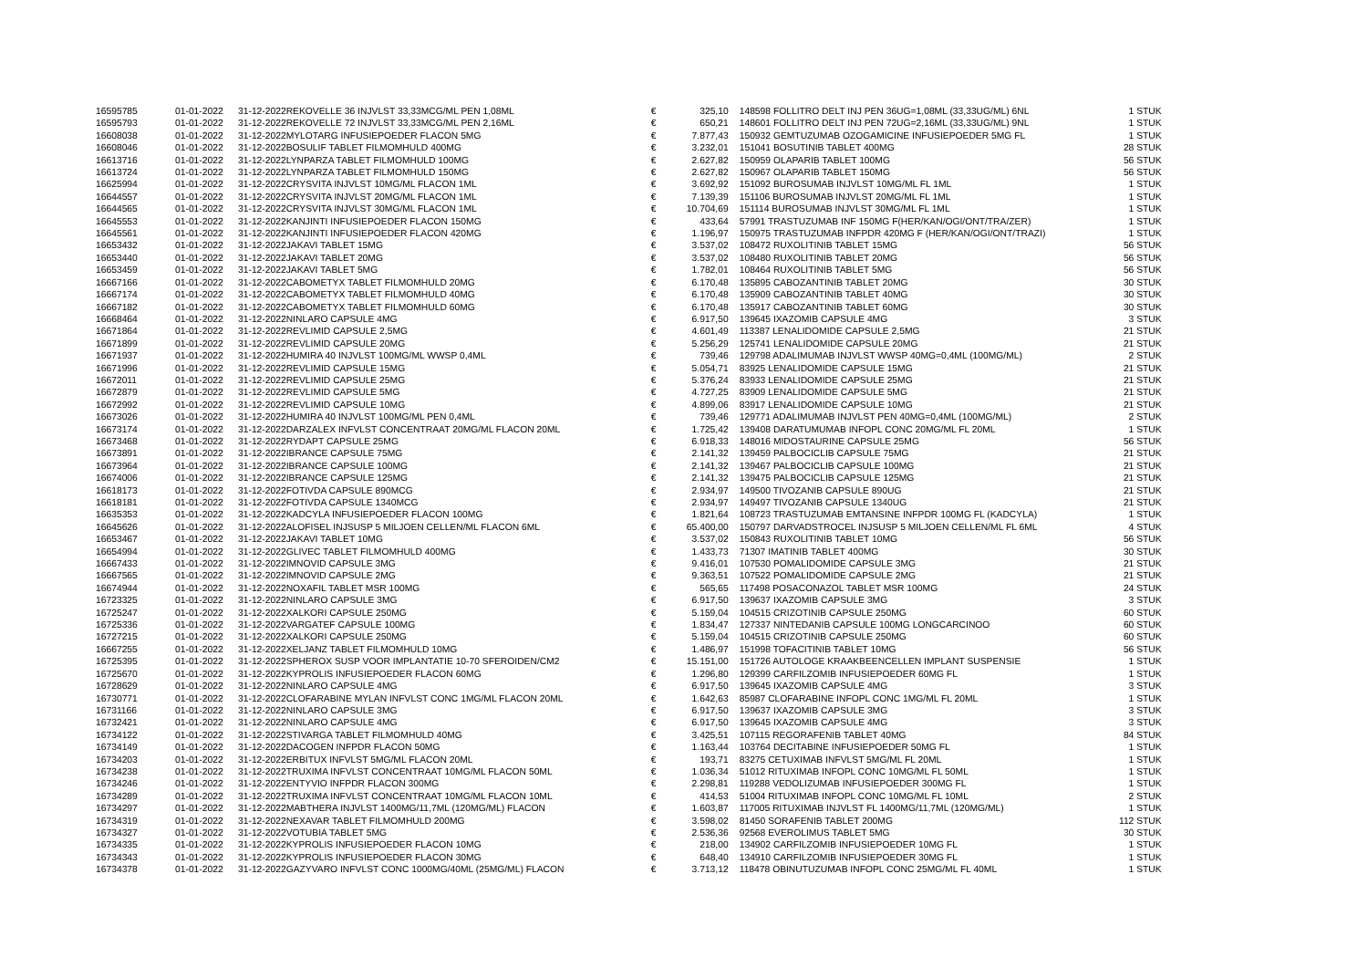| 16595785 | 01-01-2022 | 31-12-2022 | REKOVELLE 36 INJVLST 33,33MCG/ML PEN 1,08ML | € | 325,10 | 148598 FOLLITRO DELT INJ PEN 36UG=1,08ML (33,33UG/ML) 6NL | 1 STUK |
| 16595793 | 01-01-2022 | 31-12-2022 | REKOVELLE 72 INJVLST 33,33MCG/ML PEN 2,16ML | € | 650,21 | 148601 FOLLITRO DELT INJ PEN 72UG=2,16ML (33,33UG/ML) 9NL | 1 STUK |
| 16608038 | 01-01-2022 | 31-12-2022 | MYLOTARG INFUSIEPOEDER FLACON 5MG | € | 7.877,43 | 150932 GEMTUZUMAB OZOGAMICINE INFUSIEPOEDER 5MG FL | 1 STUK |
| 16608046 | 01-01-2022 | 31-12-2022 | BOSULIF TABLET FILMOMHULD 400MG | € | 3.232,01 | 151041 BOSUTINIB TABLET 400MG | 28 STUK |
| 16613716 | 01-01-2022 | 31-12-2022 | LYNPARZA TABLET FILMOMHULD 100MG | € | 2.627,82 | 150959 OLAPARIB TABLET 100MG | 56 STUK |
| 16613724 | 01-01-2022 | 31-12-2022 | LYNPARZA TABLET FILMOMHULD 150MG | € | 2.627,82 | 150967 OLAPARIB TABLET 150MG | 56 STUK |
| 16625994 | 01-01-2022 | 31-12-2022 | CRYSVITA INJVLST 10MG/ML FLACON 1ML | € | 3.692,92 | 151092 BUROSUMAB INJVLST 10MG/ML FL 1ML | 1 STUK |
| 16644557 | 01-01-2022 | 31-12-2022 | CRYSVITA INJVLST 20MG/ML FLACON 1ML | € | 7.139,39 | 151106 BUROSUMAB INJVLST 20MG/ML FL 1ML | 1 STUK |
| 16644565 | 01-01-2022 | 31-12-2022 | CRYSVITA INJVLST 30MG/ML FLACON 1ML | € | 10.704,69 | 151114 BUROSUMAB INJVLST 30MG/ML FL 1ML | 1 STUK |
| 16645553 | 01-01-2022 | 31-12-2022 | KANJINTI INFUSIEPOEDER FLACON 150MG | € | 433,64 | 57991 TRASTUZUMAB INF 150MG F(HER/KAN/OGI/ONT/TRA/ZER) | 1 STUK |
| 16645561 | 01-01-2022 | 31-12-2022 | KANJINTI INFUSIEPOEDER FLACON 420MG | € | 1.196,97 | 150975 TRASTUZUMAB INFPDR 420MG F (HER/KAN/OGI/ONT/TRAZI) | 1 STUK |
| 16653432 | 01-01-2022 | 31-12-2022 | JAKAVI TABLET 15MG | € | 3.537,02 | 108472 RUXOLITINIB TABLET 15MG | 56 STUK |
| 16653440 | 01-01-2022 | 31-12-2022 | JAKAVI TABLET 20MG | € | 3.537,02 | 108480 RUXOLITINIB TABLET 20MG | 56 STUK |
| 16653459 | 01-01-2022 | 31-12-2022 | JAKAVI TABLET 5MG | € | 1.782,01 | 108464 RUXOLITINIB TABLET 5MG | 56 STUK |
| 16667166 | 01-01-2022 | 31-12-2022 | CABOMETYX TABLET FILMOMHULD 20MG | € | 6.170,48 | 135895 CABOZANTINIB TABLET 20MG | 30 STUK |
| 16667174 | 01-01-2022 | 31-12-2022 | CABOMETYX TABLET FILMOMHULD 40MG | € | 6.170,48 | 135909 CABOZANTINIB TABLET 40MG | 30 STUK |
| 16667182 | 01-01-2022 | 31-12-2022 | CABOMETYX TABLET FILMOMHULD 60MG | € | 6.170,48 | 135917 CABOZANTINIB TABLET 60MG | 30 STUK |
| 16668464 | 01-01-2022 | 31-12-2022 | NINLARO CAPSULE 4MG | € | 6.917,50 | 139645 IXAZOMIB CAPSULE 4MG | 3 STUK |
| 16671864 | 01-01-2022 | 31-12-2022 | REVLIMID CAPSULE 2,5MG | € | 4.601,49 | 113387 LENALIDOMIDE CAPSULE 2,5MG | 21 STUK |
| 16671899 | 01-01-2022 | 31-12-2022 | REVLIMID CAPSULE 20MG | € | 5.256,29 | 125741 LENALIDOMIDE CAPSULE 20MG | 21 STUK |
| 16671937 | 01-01-2022 | 31-12-2022 | HUMIRA 40 INJVLST 100MG/ML WWSP 0,4ML | € | 739,46 | 129798 ADALIMUMAB INJVLST WWSP 40MG=0,4ML (100MG/ML) | 2 STUK |
| 16671996 | 01-01-2022 | 31-12-2022 | REVLIMID CAPSULE 15MG | € | 5.054,71 | 83925 LENALIDOMIDE CAPSULE 15MG | 21 STUK |
| 16672011 | 01-01-2022 | 31-12-2022 | REVLIMID CAPSULE 25MG | € | 5.376,24 | 83933 LENALIDOMIDE CAPSULE 25MG | 21 STUK |
| 16672879 | 01-01-2022 | 31-12-2022 | REVLIMID CAPSULE 5MG | € | 4.727,25 | 83909 LENALIDOMIDE CAPSULE 5MG | 21 STUK |
| 16672992 | 01-01-2022 | 31-12-2022 | REVLIMID CAPSULE 10MG | € | 4.899,06 | 83917 LENALIDOMIDE CAPSULE 10MG | 21 STUK |
| 16673026 | 01-01-2022 | 31-12-2022 | HUMIRA 40 INJVLST 100MG/ML PEN 0,4ML | € | 739,46 | 129771 ADALIMUMAB INJVLST PEN 40MG=0,4ML (100MG/ML) | 2 STUK |
| 16673174 | 01-01-2022 | 31-12-2022 | DARZALEX INFVLST CONCENTRAAT 20MG/ML FLACON 20ML | € | 1.725,42 | 139408 DARATUMUMAB INFOPL CONC 20MG/ML FL 20ML | 1 STUK |
| 16673468 | 01-01-2022 | 31-12-2022 | RYDAPT CAPSULE 25MG | € | 6.918,33 | 148016 MIDOSTAURINE CAPSULE 25MG | 56 STUK |
| 16673891 | 01-01-2022 | 31-12-2022 | IBRANCE CAPSULE 75MG | € | 2.141,32 | 139459 PALBOCICLIB CAPSULE 75MG | 21 STUK |
| 16673964 | 01-01-2022 | 31-12-2022 | IBRANCE CAPSULE 100MG | € | 2.141,32 | 139467 PALBOCICLIB CAPSULE 100MG | 21 STUK |
| 16674006 | 01-01-2022 | 31-12-2022 | IBRANCE CAPSULE 125MG | € | 2.141,32 | 139475 PALBOCICLIB CAPSULE 125MG | 21 STUK |
| 16618173 | 01-01-2022 | 31-12-2022 | FOTIVDA CAPSULE 890MCG | € | 2.934,97 | 149500 TIVOZANIB CAPSULE 890UG | 21 STUK |
| 16618181 | 01-01-2022 | 31-12-2022 | FOTIVDA CAPSULE 1340MCG | € | 2.934,97 | 149497 TIVOZANIB CAPSULE 1340UG | 21 STUK |
| 16635353 | 01-01-2022 | 31-12-2022 | KADCYLA INFUSIEPOEDER FLACON 100MG | € | 1.821,64 | 108723 TRASTUZUMAB EMTANSINE INFPDR 100MG FL (KADCYLA) | 1 STUK |
| 16645626 | 01-01-2022 | 31-12-2022 | ALOFISEL INJSUSP 5 MILJOEN CELLEN/ML FLACON 6ML | € | 65.400,00 | 150797 DARVADSTROCEL INJSUSP 5 MILJOEN CELLEN/ML FL 6ML | 4 STUK |
| 16653467 | 01-01-2022 | 31-12-2022 | JAKAVI TABLET 10MG | € | 3.537,02 | 150843 RUXOLITINIB TABLET 10MG | 56 STUK |
| 16654994 | 01-01-2022 | 31-12-2022 | GLIVEC TABLET FILMOMHULD 400MG | € | 1.433,73 | 71307 IMATINIB TABLET 400MG | 30 STUK |
| 16667433 | 01-01-2022 | 31-12-2022 | IMNOVID CAPSULE 3MG | € | 9.416,01 | 107530 POMALIDOMIDE CAPSULE 3MG | 21 STUK |
| 16667565 | 01-01-2022 | 31-12-2022 | IMNOVID CAPSULE 2MG | € | 9.363,51 | 107522 POMALIDOMIDE CAPSULE 2MG | 21 STUK |
| 16674944 | 01-01-2022 | 31-12-2022 | NOXAFIL TABLET MSR 100MG | € | 565,65 | 117498 POSACONAZOL TABLET MSR 100MG | 24 STUK |
| 16723325 | 01-01-2022 | 31-12-2022 | NINLARO CAPSULE 3MG | € | 6.917,50 | 139637 IXAZOMIB CAPSULE 3MG | 3 STUK |
| 16725247 | 01-01-2022 | 31-12-2022 | XALKORI CAPSULE 250MG | € | 5.159,04 | 104515 CRIZOTINIB CAPSULE 250MG | 60 STUK |
| 16725336 | 01-01-2022 | 31-12-2022 | VARGATEF CAPSULE 100MG | € | 1.834,47 | 127337 NINTEDANIB CAPSULE 100MG LONGCARCINOO | 60 STUK |
| 16727215 | 01-01-2022 | 31-12-2022 | XALKORI CAPSULE 250MG | € | 5.159,04 | 104515 CRIZOTINIB CAPSULE 250MG | 60 STUK |
| 16667255 | 01-01-2022 | 31-12-2022 | XELJANZ TABLET FILMOMHULD 10MG | € | 1.486,97 | 151998 TOFACITINIB TABLET 10MG | 56 STUK |
| 16725395 | 01-01-2022 | 31-12-2022 | SPHEROX SUSP VOOR IMPLANTATIE 10-70 SFEROIDEN/CM2 | € | 15.151,00 | 151726 AUTOLOGE KRAAKBEENCELLEN IMPLANT SUSPENSIE | 1 STUK |
| 16725670 | 01-01-2022 | 31-12-2022 | KYPROLIS INFUSIEPOEDER FLACON 60MG | € | 1.296,80 | 129399 CARFILZOMIB INFUSIEPOEDER 60MG FL | 1 STUK |
| 16728629 | 01-01-2022 | 31-12-2022 | NINLARO CAPSULE 4MG | € | 6.917,50 | 139645 IXAZOMIB CAPSULE 4MG | 3 STUK |
| 16730771 | 01-01-2022 | 31-12-2022 | CLOFARABINE MYLAN INFVLST CONC 1MG/ML FLACON 20ML | € | 1.642,63 | 85987 CLOFARABINE INFOPL CONC 1MG/ML FL 20ML | 1 STUK |
| 16731166 | 01-01-2022 | 31-12-2022 | NINLARO CAPSULE 3MG | € | 6.917,50 | 139637 IXAZOMIB CAPSULE 3MG | 3 STUK |
| 16732421 | 01-01-2022 | 31-12-2022 | NINLARO CAPSULE 4MG | € | 6.917,50 | 139645 IXAZOMIB CAPSULE 4MG | 3 STUK |
| 16734122 | 01-01-2022 | 31-12-2022 | STIVARGA TABLET FILMOMHULD 40MG | € | 3.425,51 | 107115 REGORAFENIB TABLET 40MG | 84 STUK |
| 16734149 | 01-01-2022 | 31-12-2022 | DACOGEN INFPDR FLACON 50MG | € | 1.163,44 | 103764 DECITABINE INFUSIEPOEDER 50MG FL | 1 STUK |
| 16734203 | 01-01-2022 | 31-12-2022 | ERBITUX INFVLST 5MG/ML FLACON 20ML | € | 193,71 | 83275 CETUXIMAB INFVLST 5MG/ML FL 20ML | 1 STUK |
| 16734238 | 01-01-2022 | 31-12-2022 | TRUXIMA INFVLST CONCENTRAAT 10MG/ML FLACON 50ML | € | 1.036,34 | 51012 RITUXIMAB INFOPL CONC 10MG/ML FL 50ML | 1 STUK |
| 16734246 | 01-01-2022 | 31-12-2022 | ENTYVIO INFPDR FLACON 300MG | € | 2.298,81 | 119288 VEDOLIZUMAB INFUSIEPOEDER 300MG FL | 1 STUK |
| 16734289 | 01-01-2022 | 31-12-2022 | TRUXIMA INFVLST CONCENTRAAT 10MG/ML FLACON 10ML | € | 414,53 | 51004 RITUXIMAB INFOPL CONC 10MG/ML FL 10ML | 2 STUK |
| 16734297 | 01-01-2022 | 31-12-2022 | MABTHERA INJVLST 1400MG/11,7ML (120MG/ML) FLACON | € | 1.603,87 | 117005 RITUXIMAB INJVLST FL 1400MG/11,7ML (120MG/ML) | 1 STUK |
| 16734319 | 01-01-2022 | 31-12-2022 | NEXAVAR TABLET FILMOMHULD 200MG | € | 3.598,02 | 81450 SORAFENIB TABLET 200MG | 112 STUK |
| 16734327 | 01-01-2022 | 31-12-2022 | VOTUBIA TABLET 5MG | € | 2.536,36 | 92568 EVEROLIMUS TABLET 5MG | 30 STUK |
| 16734335 | 01-01-2022 | 31-12-2022 | KYPROLIS INFUSIEPOEDER FLACON 10MG | € | 218,00 | 134902 CARFILZOMIB INFUSIEPOEDER 10MG FL | 1 STUK |
| 16734343 | 01-01-2022 | 31-12-2022 | KYPROLIS INFUSIEPOEDER FLACON 30MG | € | 648,40 | 134910 CARFILZOMIB INFUSIEPOEDER 30MG FL | 1 STUK |
| 16734378 | 01-01-2022 | 31-12-2022 | GAZYVARO INFVLST CONC 1000MG/40ML (25MG/ML) FLACON | € | 3.713,12 | 118478 OBINUTUZUMAB INFOPL CONC 25MG/ML FL 40ML | 1 STUK |